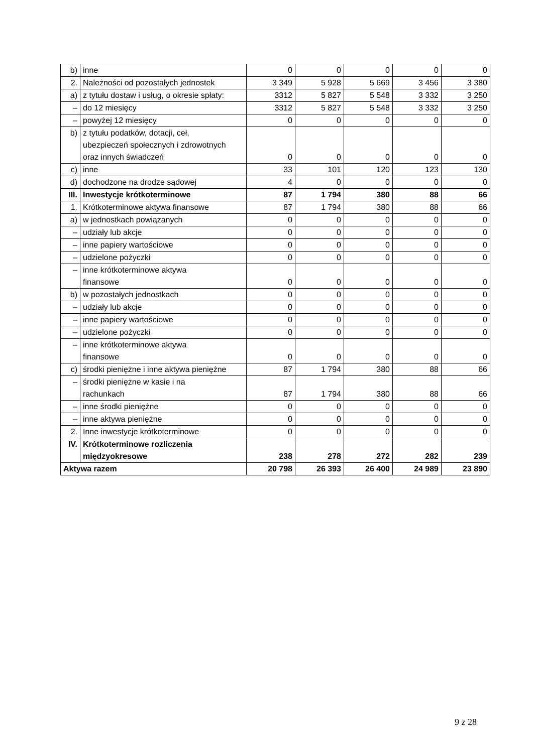| b) | inne | 0 | 0 | 0 | 0 | 0 |
| 2. | Należności od pozostałych jednostek | 3 349 | 5 928 | 5 669 | 3 456 | 3 380 |
| a) | z tytułu dostaw i usług, o okresie spłaty: | 3312 | 5 827 | 5 548 | 3 332 | 3 250 |
| – | do 12 miesięcy | 3312 | 5 827 | 5 548 | 3 332 | 3 250 |
| – | powyżej 12 miesięcy | 0 | 0 | 0 | 0 | 0 |
| b) | z tytułu podatków, dotacji, ceł, ubezpieczeń społecznych i zdrowotnych oraz innych świadczeń | 0 | 0 | 0 | 0 | 0 |
| c) | inne | 33 | 101 | 120 | 123 | 130 |
| d) | dochodzone na drodze sądowej | 4 | 0 | 0 | 0 | 0 |
| III. | Inwestycje krótkoterminowe | 87 | 1 794 | 380 | 88 | 66 |
| 1. | Krótkoterminowe aktywa finansowe | 87 | 1 794 | 380 | 88 | 66 |
| a) | w jednostkach powiązanych | 0 | 0 | 0 | 0 | 0 |
| – | udziały lub akcje | 0 | 0 | 0 | 0 | 0 |
| – | inne papiery wartościowe | 0 | 0 | 0 | 0 | 0 |
| – | udzielone pożyczki | 0 | 0 | 0 | 0 | 0 |
| – | inne krótkoterminowe aktywa finansowe | 0 | 0 | 0 | 0 | 0 |
| b) | w pozostałych jednostkach | 0 | 0 | 0 | 0 | 0 |
| – | udziały lub akcje | 0 | 0 | 0 | 0 | 0 |
| – | inne papiery wartościowe | 0 | 0 | 0 | 0 | 0 |
| – | udzielone pożyczki | 0 | 0 | 0 | 0 | 0 |
| – | inne krótkoterminowe aktywa finansowe | 0 | 0 | 0 | 0 | 0 |
| c) | środki pieniężne i inne aktywa pieniężne | 87 | 1 794 | 380 | 88 | 66 |
| – | środki pieniężne w kasie i na rachunkach | 87 | 1 794 | 380 | 88 | 66 |
| – | inne środki pieniężne | 0 | 0 | 0 | 0 | 0 |
| – | inne aktywa pieniężne | 0 | 0 | 0 | 0 | 0 |
| 2. | Inne inwestycje krótkoterminowe | 0 | 0 | 0 | 0 | 0 |
| IV. | Krótkoterminowe rozliczenia międzyokresowe | 238 | 278 | 272 | 282 | 239 |
| Aktywa razem | | 20 798 | 26 393 | 26 400 | 24 989 | 23 890 |
9 z 28